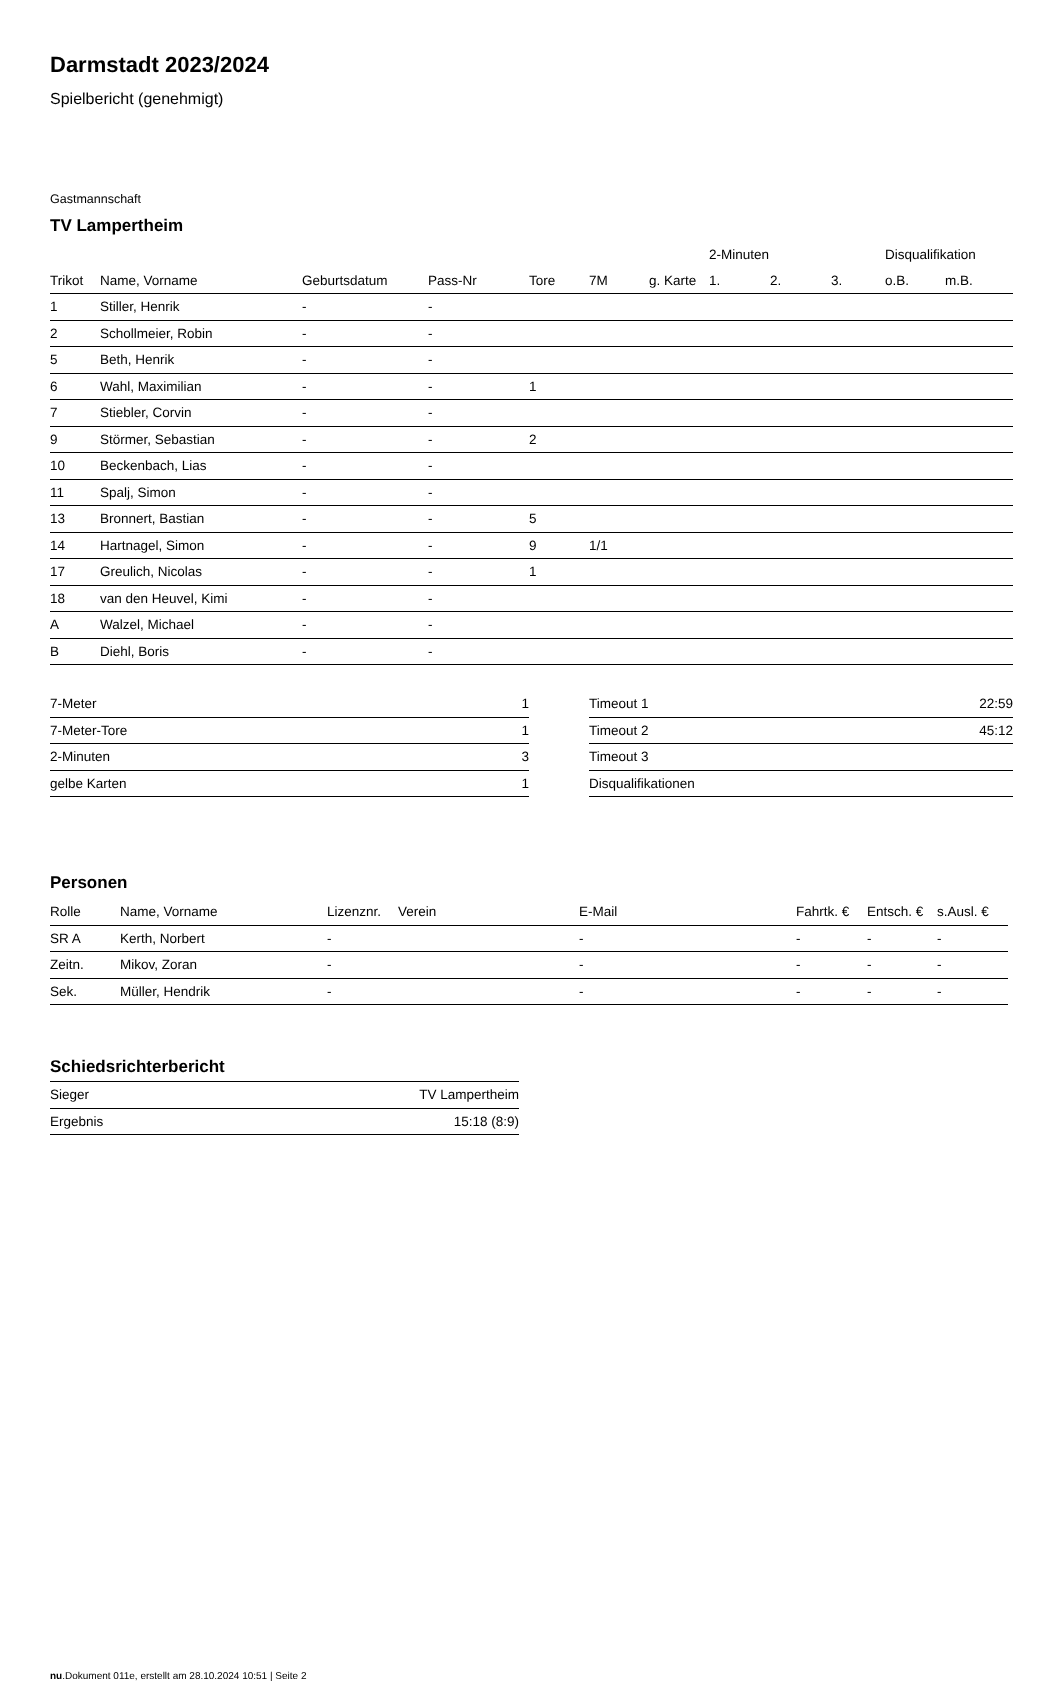Darmstadt 2023/2024
Spielbericht (genehmigt)
Gastmannschaft
TV Lampertheim
| | | | | | | | 2-Minuten | | | Disqualifikation | |
| --- | --- | --- | --- | --- | --- | --- | --- | --- | --- | --- | --- |
| Trikot | Name, Vorname | Geburtsdatum | Pass-Nr | Tore | 7M | g. Karte | 1. | 2. | 3. | o.B. | m.B. |
| 1 | Stiller, Henrik | - | - | | | | | | | | |
| 2 | Schollmeier, Robin | - | - | | | | | | | | |
| 5 | Beth, Henrik | - | - | | | | | | | | |
| 6 | Wahl, Maximilian | - | - | 1 | | | | | | | |
| 7 | Stiebler, Corvin | - | - | | | | | | | | |
| 9 | Störmer, Sebastian | - | - | 2 | | | | | | | |
| 10 | Beckenbach, Lias | - | - | | | | | | | | |
| 11 | Spalj, Simon | - | - | | | | | | | | |
| 13 | Bronnert, Bastian | - | - | 5 | | | | | | | |
| 14 | Hartnagel, Simon | - | - | 9 | 1/1 | | | | | | |
| 17 | Greulich, Nicolas | - | - | 1 | | | | | | | |
| 18 | van den Heuvel, Kimi | - | - | | | | | | | | |
| A | Walzel, Michael | - | - | | | | | | | | |
| B | Diehl, Boris | - | - | | | | | | | | |
| 7-Meter | 1 |
| 7-Meter-Tore | 1 |
| 2-Minuten | 3 |
| gelbe Karten | 1 |
| Timeout 1 | 22:59 |
| Timeout 2 | 45:12 |
| Timeout 3 | |
| Disqualifikationen | |
Personen
| Rolle | Name, Vorname | Lizenznr. | Verein | E-Mail | Fahrtk. € | Entsch. € | s.Ausl. € |
| --- | --- | --- | --- | --- | --- | --- | --- |
| SR A | Kerth, Norbert | - | | - | - | - | - |
| Zeitn. | Mikov, Zoran | - | | - | - | - | - |
| Sek. | Müller, Hendrik | - | | - | - | - | - |
Schiedsrichterbericht
| Sieger | TV Lampertheim |
| Ergebnis | 15:18 (8:9) |
nu.Dokument 011e, erstellt am 28.10.2024 10:51 | Seite 2